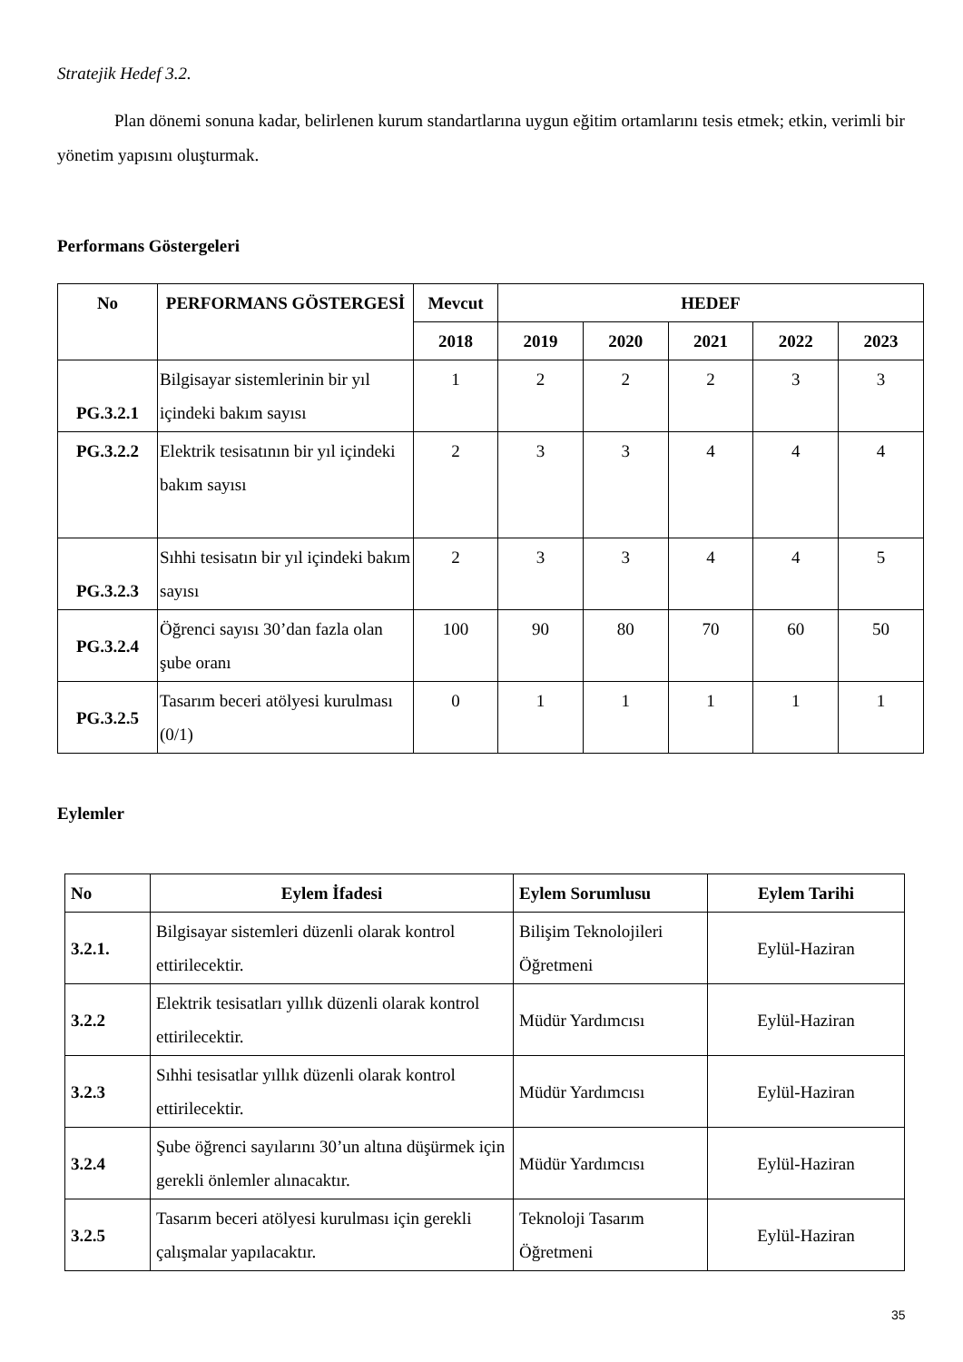Stratejik Hedef 3.2.
Plan dönemi sonuna kadar, belirlenen kurum standartlarına uygun eğitim ortamlarını tesis etmek; etkin, verimli bir yönetim yapısını oluşturmak.
Performans Göstergeleri
| No | PERFORMANS GÖSTERGESİ | Mevcut | HEDEF | | | | |
| --- | --- | --- | --- | --- | --- | --- | --- |
| | | 2018 | 2019 | 2020 | 2021 | 2022 | 2023 |
| PG.3.2.1 | Bilgisayar sistemlerinin bir yıl içindeki bakım sayısı | 1 | 2 | 2 | 2 | 3 | 3 |
| PG.3.2.2 | Elektrik tesisatının bir yıl içindeki bakım sayısı | 2 | 3 | 3 | 4 | 4 | 4 |
| PG.3.2.3 | Sıhhi tesisatın bir yıl içindeki bakım sayısı | 2 | 3 | 3 | 4 | 4 | 5 |
| PG.3.2.4 | Öğrenci sayısı 30’dan fazla olan şube oranı | 100 | 90 | 80 | 70 | 60 | 50 |
| PG.3.2.5 | Tasarım beceri atölyesi kurulması (0/1) | 0 | 1 | 1 | 1 | 1 | 1 |
Eylemler
| No | Eylem İfadesi | Eylem Sorumlusu | Eylem Tarihi |
| --- | --- | --- | --- |
| 3.2.1. | Bilgisayar sistemleri düzenli olarak kontrol ettirilecektir. | Bilişim Teknolojileri Öğretmeni | Eylül-Haziran |
| 3.2.2 | Elektrik tesisatları yıllık düzenli olarak kontrol ettirilecektir. | Müdür Yardımcısı | Eylül-Haziran |
| 3.2.3 | Sıhhi tesisatlar yıllık düzenli olarak kontrol ettirilecektir. | Müdür Yardımcısı | Eylül-Haziran |
| 3.2.4 | Şube öğrenci sayılarını 30’un altına düşürmek için gerekli önlemler alınacaktır. | Müdür Yardımcısı | Eylül-Haziran |
| 3.2.5 | Tasarım beceri atölyesi kurulması için gerekli çalışmalar yapılacaktır. | Teknoloji Tasarım Öğretmeni | Eylül-Haziran |
35